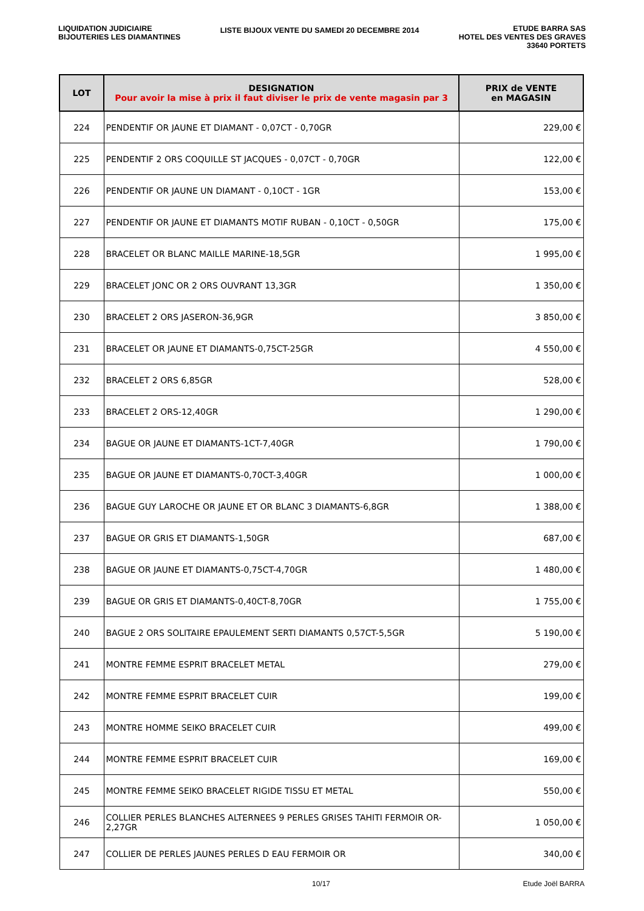LIQUIDATION JUDICIAIRE
BIJOUTERIES LES DIAMANTINES
LISTE BIJOUX VENTE DU SAMEDI 20 DECEMBRE 2014
ETUDE BARRA SAS
HOTEL DES VENTES DES GRAVES
33640 PORTETS
| LOT | DESIGNATION Pour avoir la mise à prix il faut diviser le prix de vente magasin par 3 | PRIX de VENTE en MAGASIN |
| --- | --- | --- |
| 224 | PENDENTIF OR JAUNE ET DIAMANT - 0,07CT - 0,70GR | 229,00 € |
| 225 | PENDENTIF 2 ORS COQUILLE ST JACQUES - 0,07CT - 0,70GR | 122,00 € |
| 226 | PENDENTIF OR JAUNE UN DIAMANT - 0,10CT - 1GR | 153,00 € |
| 227 | PENDENTIF OR JAUNE ET DIAMANTS MOTIF RUBAN - 0,10CT - 0,50GR | 175,00 € |
| 228 | BRACELET OR BLANC MAILLE MARINE-18,5GR | 1 995,00 € |
| 229 | BRACELET JONC OR 2 ORS OUVRANT 13,3GR | 1 350,00 € |
| 230 | BRACELET 2 ORS JASERON-36,9GR | 3 850,00 € |
| 231 | BRACELET OR JAUNE ET DIAMANTS-0,75CT-25GR | 4 550,00 € |
| 232 | BRACELET 2 ORS 6,85GR | 528,00 € |
| 233 | BRACELET 2 ORS-12,40GR | 1 290,00 € |
| 234 | BAGUE OR JAUNE ET DIAMANTS-1CT-7,40GR | 1 790,00 € |
| 235 | BAGUE OR JAUNE ET DIAMANTS-0,70CT-3,40GR | 1 000,00 € |
| 236 | BAGUE GUY LAROCHE OR JAUNE ET OR BLANC 3 DIAMANTS-6,8GR | 1 388,00 € |
| 237 | BAGUE OR GRIS ET DIAMANTS-1,50GR | 687,00 € |
| 238 | BAGUE OR JAUNE ET DIAMANTS-0,75CT-4,70GR | 1 480,00 € |
| 239 | BAGUE OR GRIS ET DIAMANTS-0,40CT-8,70GR | 1 755,00 € |
| 240 | BAGUE 2 ORS SOLITAIRE EPAULEMENT SERTI DIAMANTS 0,57CT-5,5GR | 5 190,00 € |
| 241 | MONTRE FEMME ESPRIT BRACELET METAL | 279,00 € |
| 242 | MONTRE FEMME ESPRIT BRACELET CUIR | 199,00 € |
| 243 | MONTRE HOMME SEIKO BRACELET CUIR | 499,00 € |
| 244 | MONTRE FEMME ESPRIT BRACELET CUIR | 169,00 € |
| 245 | MONTRE FEMME SEIKO BRACELET RIGIDE TISSU ET METAL | 550,00 € |
| 246 | COLLIER PERLES BLANCHES ALTERNEES 9 PERLES GRISES TAHITI FERMOIR OR-2,27GR | 1 050,00 € |
| 247 | COLLIER DE PERLES JAUNES PERLES D EAU FERMOIR OR | 340,00 € |
10/17 Etude Joël BARRA